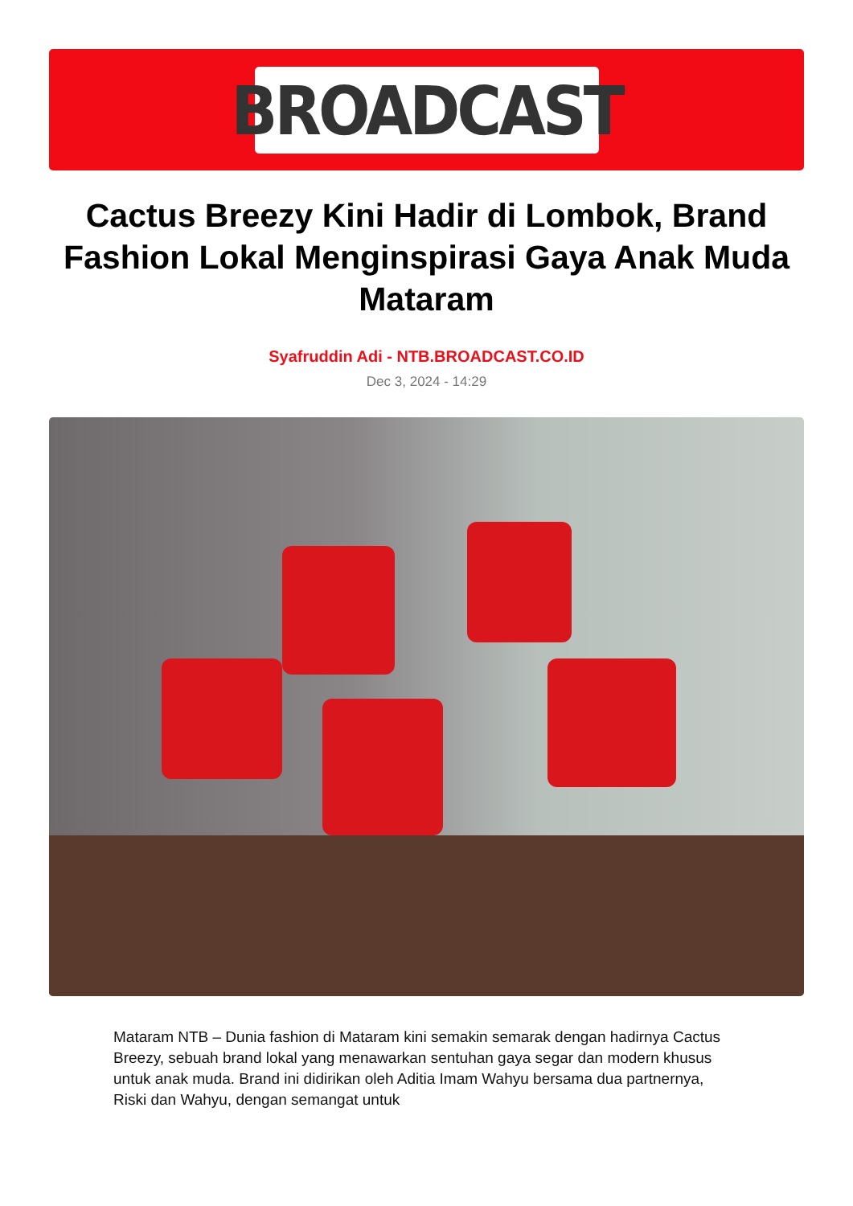BROADCAST
Cactus Breezy Kini Hadir di Lombok, Brand Fashion Lokal Menginspirasi Gaya Anak Muda Mataram
Syafruddin Adi - NTB.BROADCAST.CO.ID
Dec 3, 2024 - 14:29
Mataram NTB – Dunia fashion di Mataram kini semakin semarak dengan hadirnya Cactus Breezy, sebuah brand lokal yang menawarkan sentuhan gaya segar dan modern khusus untuk anak muda. Brand ini didirikan oleh Aditia Imam Wahyu bersama dua partnernya, Riski dan Wahyu, dengan semangat untuk